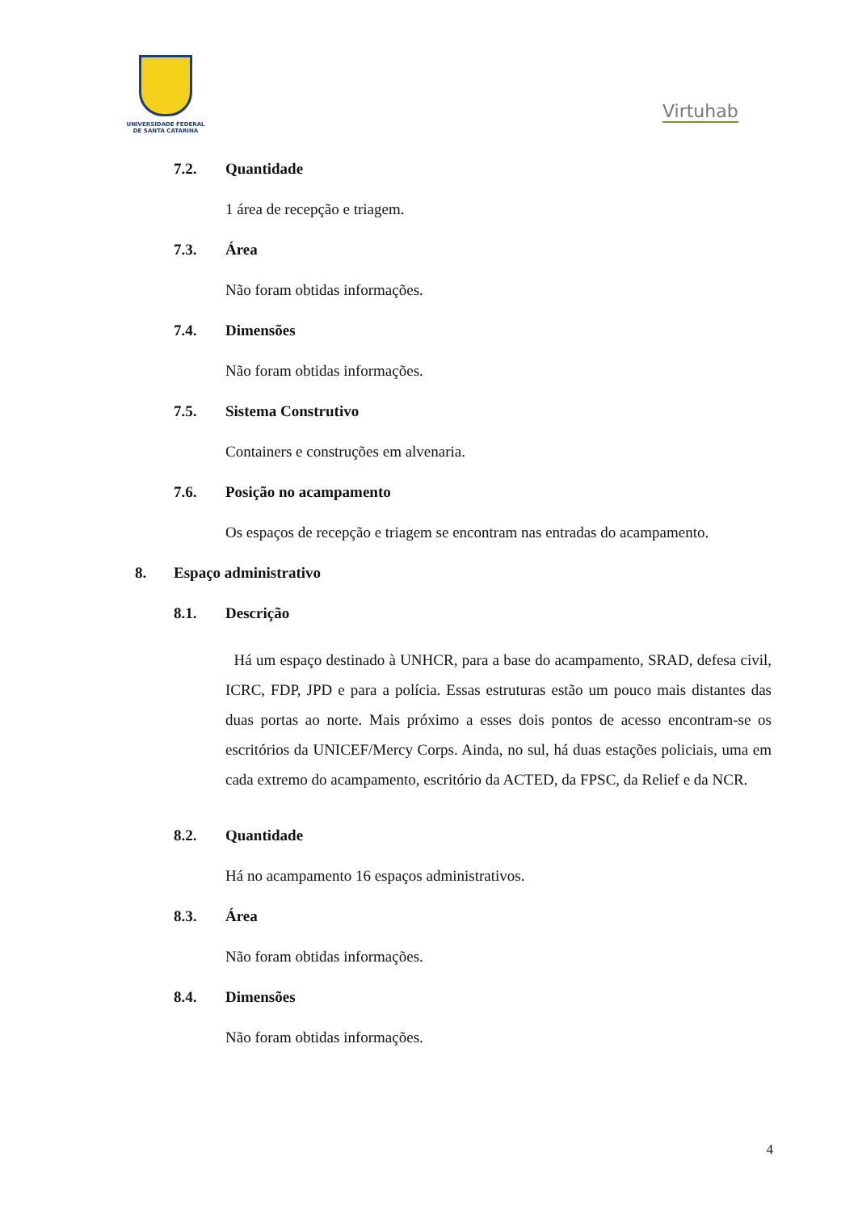UNIVERSIDADE FEDERAL
DE SANTA CATARINA
Virtuhab
7.2. Quantidade
1 área de recepção e triagem.
7.3. Área
Não foram obtidas informações.
7.4. Dimensões
Não foram obtidas informações.
7.5. Sistema Construtivo
Containers e construções em alvenaria.
7.6. Posição no acampamento
Os espaços de recepção e triagem se encontram nas entradas do acampamento.
8. Espaço administrativo
8.1. Descrição
Há um espaço destinado à UNHCR, para a base do acampamento, SRAD, defesa civil, ICRC, FDP, JPD e para a polícia. Essas estruturas estão um pouco mais distantes das duas portas ao norte. Mais próximo a esses dois pontos de acesso encontram-se os escritórios da UNICEF/Mercy Corps. Ainda, no sul, há duas estações policiais, uma em cada extremo do acampamento, escritório da ACTED, da FPSC, da Relief e da NCR.
8.2. Quantidade
Há no acampamento 16 espaços administrativos.
8.3. Área
Não foram obtidas informações.
8.4. Dimensões
Não foram obtidas informações.
4